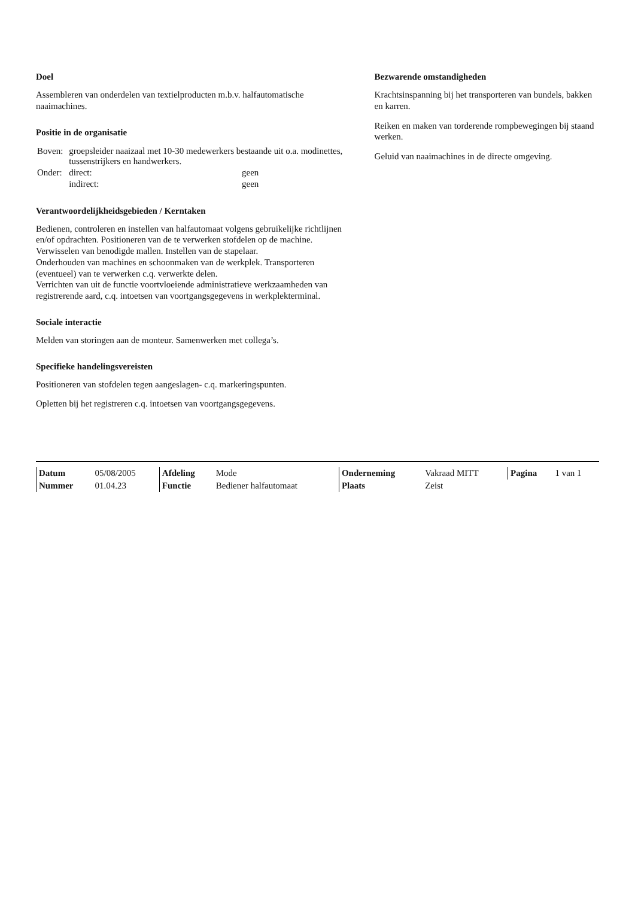Doel
Assembleren van onderdelen van textielproducten m.b.v. halfautomatische naaimachines.
Positie in de organisatie
| Boven: | groepsleider naaizaal met 10-30 medewerkers bestaande uit o.a. modinettes, tussenstrijkers en handwerkers. | |
| Onder: | direct: | geen |
| | indirect: | geen |
Verantwoordelijkheidsgebieden / Kerntaken
Bedienen, controleren en instellen van halfautomaat volgens gebruikelijke richtlijnen en/of opdrachten. Positioneren van de te verwerken stofdelen op de machine. Verwisselen van benodigde mallen. Instellen van de stapelaar.
Onderhouden van machines en schoonmaken van de werkplek. Transporteren (eventueel) van te verwerken c.q. verwerkte delen.
Verrichten van uit de functie voortvloeiende administratieve werkzaamheden van registrerende aard, c.q. intoetsen van voortgangsgegevens in werkplekterminal.
Sociale interactie
Melden van storingen aan de monteur. Samenwerken met collega’s.
Specifieke handelingsvereisten
Positioneren van stofdelen tegen aangeslagen- c.q. markeringspunten.
Opletten bij het registreren c.q. intoetsen van voortgangsgegevens.
Bezwarende omstandigheden
Krachtsinspanning bij het transporteren van bundels, bakken en karren.
Reiken en maken van torderende rompbewegingen bij staand werken.
Geluid van naaimachines in de directe omgeving.
| Datum | 05/08/2005 | Afdeling | Mode | Onderneming | Vakraad MITT | Pagina | 1 van 1 |
| Nummer | 01.04.23 | Functie | Bediener halfautomaat | Plaats | Zeist | | |